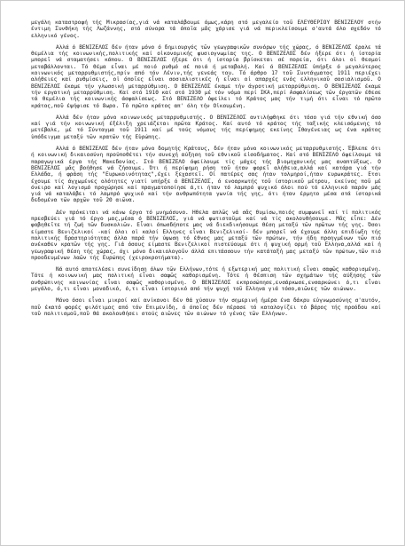μεγάλη καταστροφή τής Μικρασίας,γιά νά καταλάβουμε όμως,κάρη στό μεγαλείο τοῦ ΕΛΕΥΘΕΡΙΟΥ ΒΕΝΙΖΕΛΟΥ στήν έντιμη Συνθήκη τής Λωζάννης, στό σύνορα τά όποῖα μᾶς χάρισε γιά νά περικλείσουμε σ'αυτά όλο σχεδόν τό ελληνικό γένος.
Αλλά ό ΒΕΝΙΖΕΛΟΣ δέν ήταν μόνο ό δημιουργός τῶν γεωγραφικῶν συνόρων τής χώρας, ό ΒΕΝΙΖΕΛΟΣ έραλε τά θεμέλια τής κοινωνικής,πολιτικής καί οἰκονομικής φυσιογνωμίας της. Ο ΒΕΝΙΖΕΛΟΣ δέν ήξερε ότι ή ίστορία μπορεῖ νά σταματήσει κάπου. Ο ΒΕΝΙΖΕΛΟΣ ήξερε ότι ή ίστορία βρίσκεται σέ πορεία, ότι όλοι οἱ θεσμοί μεταβάλλονται. Τό θέμα εἶναι μέ ποιό ρυθμό σέ ποιά ή μεταβολή. Καί ό ΒΕΝΙΖΕΛΟΣ ὑπήρξε ό μεγαλύτερος κοινωνικός μεταρρυθμιστής,πρίν από τόν Λένιν,τής γενεάς του. Τό άρθρο 17 τοῦ Συντάγματος 1911 περιέχει αλήθειες καί ρυθμίσεις, οἱ όποῖες εἶναι σοσιαλιστικές ή εἶναι οἱ απαρχές ενός ελληνικοῦ σοσιαλισμοῦ. Ο ΒΕΝΙΖΕΛΟΣ έκαμε τήν γλωσσική μεταρρύθμιση. Ο ΒΕΝΙΖΕΛΟΣ έκαμε τήν άγροτική μεταρρύθμιση. Ο ΒΕΝΙΖΕΛΟΣ έκαμε τήν εργατική μεταρρύθμιση. Καί στό 1910 καί στό 1930 μέ τόν νόμο περί ΙΚΑ,περί Ασφαλίσεως τῶν έργατῶν έθεσε τά θεμέλια τής κοινωνικής άσφαλίσεως. Στό ΒΕΝΙΖΕΛΟ ὀφείλει τό Κράτος μας τήν τιμή ότι εἶναι τό πρῶτο κράτος,ποῦ έψήφισε τό 8ωρο. Τό πρῶτο κράτος απ' όλη τήν Οἰκουμένη.
Αλλά δέν ήταν μόνο κοινωνικός μεταρρυθμιστής. Ο ΒΕΝΙΖΕΛΟΣ αντιλήφθηκε ότι τόσο γιά τήν εθνική όσο καί γιά τήν κοινωνική έξέλιξη χρειάζεται πρῶτα Κράτος. Καί αυτό τό κράτος τής ταξικής κλεισόμενης τό μετέβαλε, μέ τό Σύνταγμα τοῦ 1911 καί μέ τούς νόμους τής περίφημης εκείνης Ιθαγένειας ως ένα κράτος ὑπόδειγμα μεταξύ τῶν κρατῶν τής Εὐρώπης.
Αλλά ό ΒΕΝΙΖΕΛΟΣ δέν ήταν μόνο δομητής Κράτους, δέν ήταν μόνο κοινωνικός μεταρρυθμιστής. Έβλεπε ότι ή κοινωνική δικαιοσύνη προϋποθέτει τήν συνεχή αύξηση τοῦ εθνικοῦ εἰσοδήματος. Καί στό ΒΕΝΙΖΕΛΟ όφείλουμε τά παραγωγικά έργα τής Μακεδονίας. Στό ΒΕΝΙΖΕΛΟ όφείλουμε τίς μάχες τής βιομηχανικής μας αναπτύξεως. Ο ΒΕΝΙΖΕΛΟΣ μᾶς βοήθησε νά ζήσουμε. Ότι ή περίφημη ρήση τοῦ ήταν φορεῖ αλήθεια,αλλά καί κατάρα γιά τήν Ελλάδα, ή φράση τής "Ευρωκοινότητας",έχει ξεχαστεῖ. Οἱ πατέρες σας ήταν τολμηροί,ήταν ευρωκράτες. Ετσι έχουμε τίς άγχωμένες ολότητες γιατί υπήρξε ό ΒΕΝΙΖΕΛΟΣ, ό ενοαρκωτής τοῦ ίστορικοῦ μέτρου, εκείνος ποῦ μέ όνειρο καί λογισμό προχώρησε καί πραγματοποίησε ά,τι ήταν τό λαμπρό ψυχικό όλοι πού τό ελληνικό παρόν μάς γιά νά καταλάβει τό λαμπρό ψυχικό καί τήν ανθρωπότητα γωνία τής γης, ότι ήταν έρμητο μέσα στά ίστορικά δεδομένα τῶν αρχῶν τοῦ 20 αιῶνα.
Δέν πρόκειται νά κάνω έργο τό μνημόσυνο. Ηθελα απλῶς νά σᾶς θυμίσω,ποιός συμφωνεῖ καί τί πολιτικός πρεσβεύει γιά τό έργο μας,μέσα ό ΒΕΝΙΖΕΛΟΣ, γιά νά φωτιστοῦμε καί νά τίς ακολουθήσουμε. Μᾶς εἶπε: Δέν φοβηθεῖτε τή ζωή τῶν δυσκολιῶν. Εἶναι όπωσδήποτε μας νά διεκδικήσουμε θέση μεταξύ τῶν πρῶτων τής γης. Όσοι είμαστε Βενιζελικοί -καί όλοι οἱ καλοί Ελληνες εἶναι Βενιζελικοί- δέν μπορεῖ νά έχουμε άλλη επιδίωξη τής πολιτικής δραστηριότητας άλλα παρά τήν ύψωση τό έθνος μας μεταξύ τῶν πρώτων, τήν ήδη προηγμένων τῶν πιό ανέκαθεν κρατῶν τής γης. Γιά όσους είμαστε Βενιζελικοί πιστεύουμε ότι ή ψυχική ορμή τοῦ Ελληνα,αλλά καί ή γεωγραφική θέση τής χώρας, όχι μόνο δικαιολογοῦν άλλά επιτάσσουν τήν κατάταξή μας μεταξύ τῶν πρώτων,τῶν πιό προοδευμένων λαῶν τής Ευρώπης (χειροκροτήματα).
Νά αυτό αποτελέσει συνείδηση όλων τῶν Ελλήνων,τότε ή εξωτερική μας πολιτική εἶναι σαφῶς καθορισμένη. Τότε ή κοινωνική μας πολιτική εἶναι σαφῶς καθορισμένη. Τότε ή θέσπιση τῶν σχημάτων τής αύξησης τῶν ανθρώπινης κοινωνίας εἶναι σαφῶς καθορισμένη. Ο ΒΕΝΙΖΕΛΟΣ εκπροσώπησε,ενσάρκωσε,ενσαρκώνει ό,τι εἶναι μεγάλο, ό,τι εἶναι μοναδικό, ό,τι εἶναι ίστορικό από τήν ψυχή τοῦ Ελληνα γιά τόσο,αιῶνες τῶν αιώνων.
Μόνο όσοι εἶναι μικροί καί ανίκανοι δέν θά χύσουν τήν σημερινή ήμέρα ένα δάκρυ εὐγνωμοσύνης σ'αυτόν, ποῦ έκατό φορές φιλότιμος από τόν Επιμενίδη, ό όποῖος δέν πέρασε τό καταλογίζει τό βάρος τής προόδου καί τοῦ πολιτισμοῦ,ποῦ θά ακολουθήσει στούς αιῶνες τῶν αιώνων τό γένος τῶν Ελλήνων.